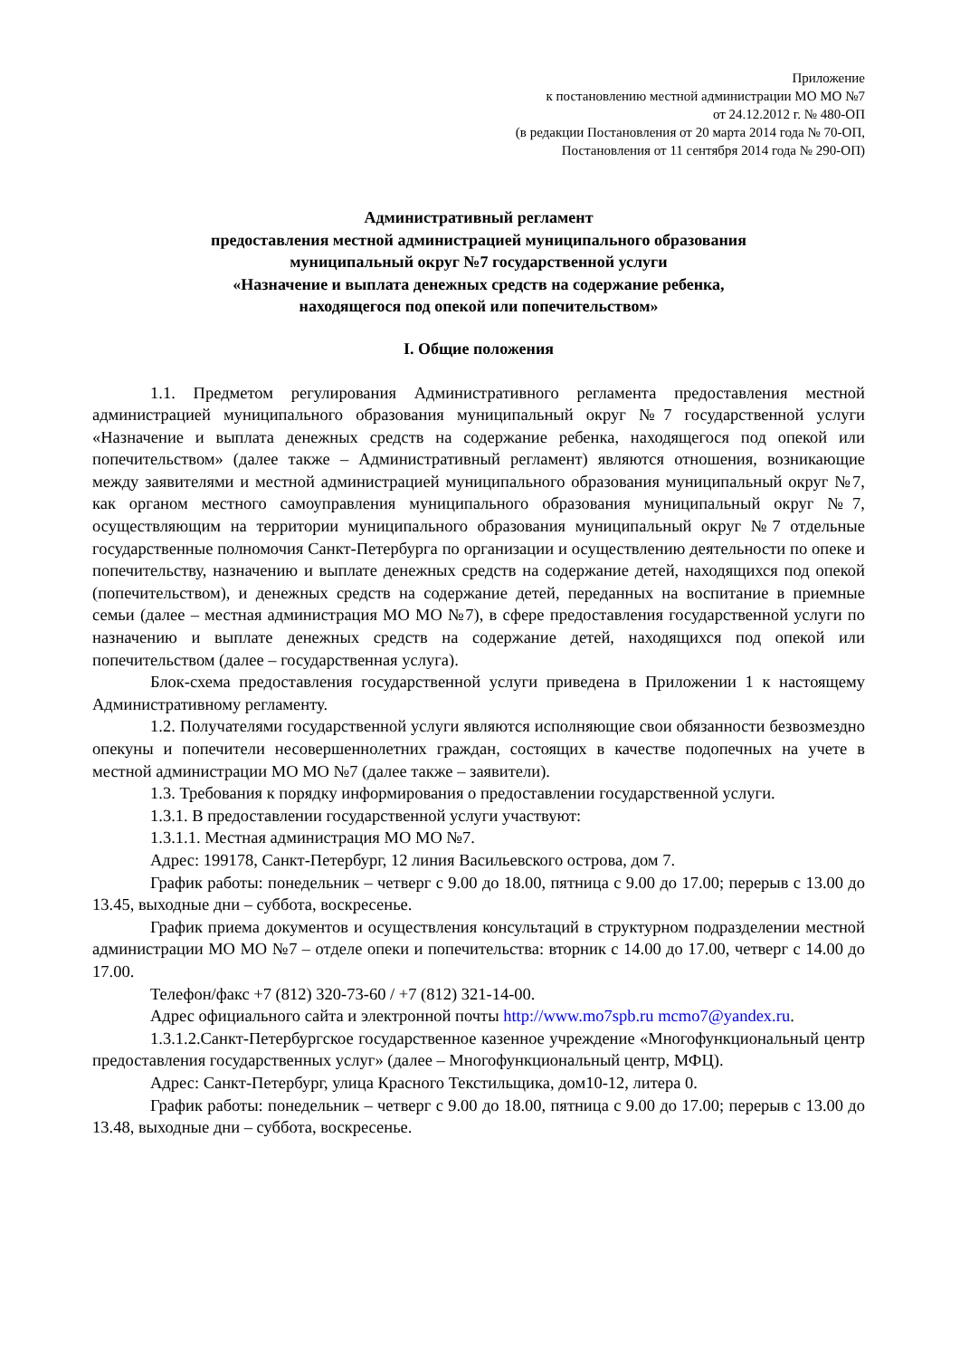Приложение
к постановлению местной администрации МО МО №7
от 24.12.2012 г. № 480-ОП
(в редакции Постановления от 20 марта 2014 года № 70-ОП,
Постановления от 11 сентября 2014 года № 290-ОП)
Административный регламент
предоставления местной администрацией муниципального образования
муниципальный округ №7 государственной услуги
«Назначение и выплата денежных средств на содержание ребенка,
находящегося под опекой или попечительством»
I. Общие положения
1.1. Предметом регулирования Административного регламента предоставления местной администрацией муниципального образования муниципальный округ №7 государственной услуги «Назначение и выплата денежных средств на содержание ребенка, находящегося под опекой или попечительством» (далее также – Административный регламент) являются отношения, возникающие между заявителями и местной администрацией муниципального образования муниципальный округ №7, как органом местного самоуправления муниципального образования муниципальный округ №7, осуществляющим на территории муниципального образования муниципальный округ №7 отдельные государственные полномочия Санкт-Петербурга по организации и осуществлению деятельности по опеке и попечительству, назначению и выплате денежных средств на содержание детей, находящихся под опекой (попечительством), и денежных средств на содержание детей, переданных на воспитание в приемные семьи (далее – местная администрация МО МО №7), в сфере предоставления государственной услуги по назначению и выплате денежных средств на содержание детей, находящихся под опекой или попечительством (далее – государственная услуга).
Блок-схема предоставления государственной услуги приведена в Приложении 1 к настоящему Административному регламенту.
1.2. Получателями государственной услуги являются исполняющие свои обязанности безвозмездно опекуны и попечители несовершеннолетних граждан, состоящих в качестве подопечных на учете в местной администрации МО МО №7 (далее также – заявители).
1.3. Требования к порядку информирования о предоставлении государственной услуги.
1.3.1. В предоставлении государственной услуги участвуют:
1.3.1.1. Местная администрация МО МО №7.
Адрес: 199178, Санкт-Петербург, 12 линия Васильевского острова, дом 7.
График работы: понедельник – четверг с 9.00 до 18.00, пятница с 9.00 до 17.00; перерыв с 13.00 до 13.45, выходные дни – суббота, воскресенье.
График приема документов и осуществления консультаций в структурном подразделении местной администрации МО МО №7 – отделе опеки и попечительства: вторник с 14.00 до 17.00, четверг с 14.00 до 17.00.
Телефон/факс +7 (812) 320-73-60 / +7 (812) 321-14-00.
Адрес официального сайта и электронной почты http://www.mo7spb.ru mcmo7@yandex.ru.
1.3.1.2.Санкт-Петербургское государственное казенное учреждение «Многофункциональный центр предоставления государственных услуг» (далее – Многофункциональный центр, МФЦ).
Адрес: Санкт-Петербург, улица Красного Текстильщика, дом10-12, литера 0.
График работы: понедельник – четверг с 9.00 до 18.00, пятница с 9.00 до 17.00; перерыв с 13.00 до 13.48, выходные дни – суббота, воскресенье.